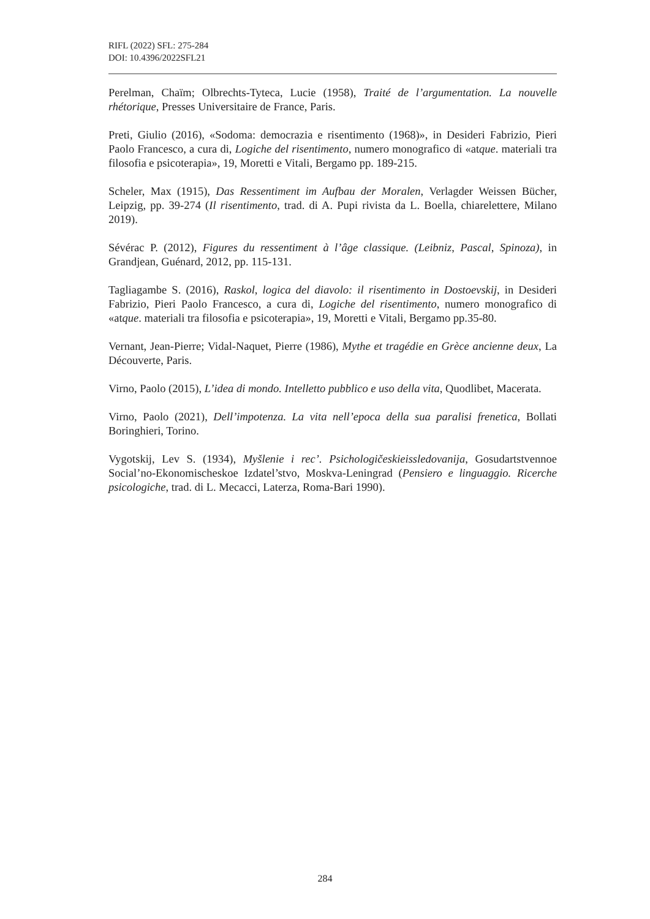RIFL (2022) SFL: 275-284
DOI: 10.4396/2022SFL21
Perelman, Chaïm; Olbrechts-Tyteca, Lucie (1958), Traité de l’argumentation. La nouvelle rhétorique, Presses Universitaire de France, Paris.
Preti, Giulio (2016), «Sodoma: democrazia e risentimento (1968)», in Desideri Fabrizio, Pieri Paolo Francesco, a cura di, Logiche del risentimento, numero monografico di «atque. materiali tra filosofia e psicoterapia», 19, Moretti e Vitali, Bergamo pp. 189-215.
Scheler, Max (1915), Das Ressentiment im Aufbau der Moralen, Verlagder Weissen Bücher, Leipzig, pp. 39-274 (Il risentimento, trad. di A. Pupi rivista da L. Boella, chiarelettere, Milano 2019).
Sévérac P. (2012), Figures du ressentiment à l’âge classique. (Leibniz, Pascal, Spinoza), in Grandjean, Guénard, 2012, pp. 115-131.
Tagliagambe S. (2016), Raskol, logica del diavolo: il risentimento in Dostoevskij, in Desideri Fabrizio, Pieri Paolo Francesco, a cura di, Logiche del risentimento, numero monografico di «atque. materiali tra filosofia e psicoterapia», 19, Moretti e Vitali, Bergamo pp.35-80.
Vernant, Jean-Pierre; Vidal-Naquet, Pierre (1986), Mythe et tragédie en Grèce ancienne deux, La Découverte, Paris.
Virno, Paolo (2015), L’idea di mondo. Intelletto pubblico e uso della vita, Quodlibet, Macerata.
Virno, Paolo (2021), Dell’impotenza. La vita nell’epoca della sua paralisi frenetica, Bollati Boringhieri, Torino.
Vygotskij, Lev S. (1934), Myšlenie i rec’. Psichologičeskieissledovanija, Gosudartstvennoe Social’no-Ekonomischeskoe Izdatel’stvo, Moskva-Leningrad (Pensiero e linguaggio. Ricerche psicologiche, trad. di L. Mecacci, Laterza, Roma-Bari 1990).
284